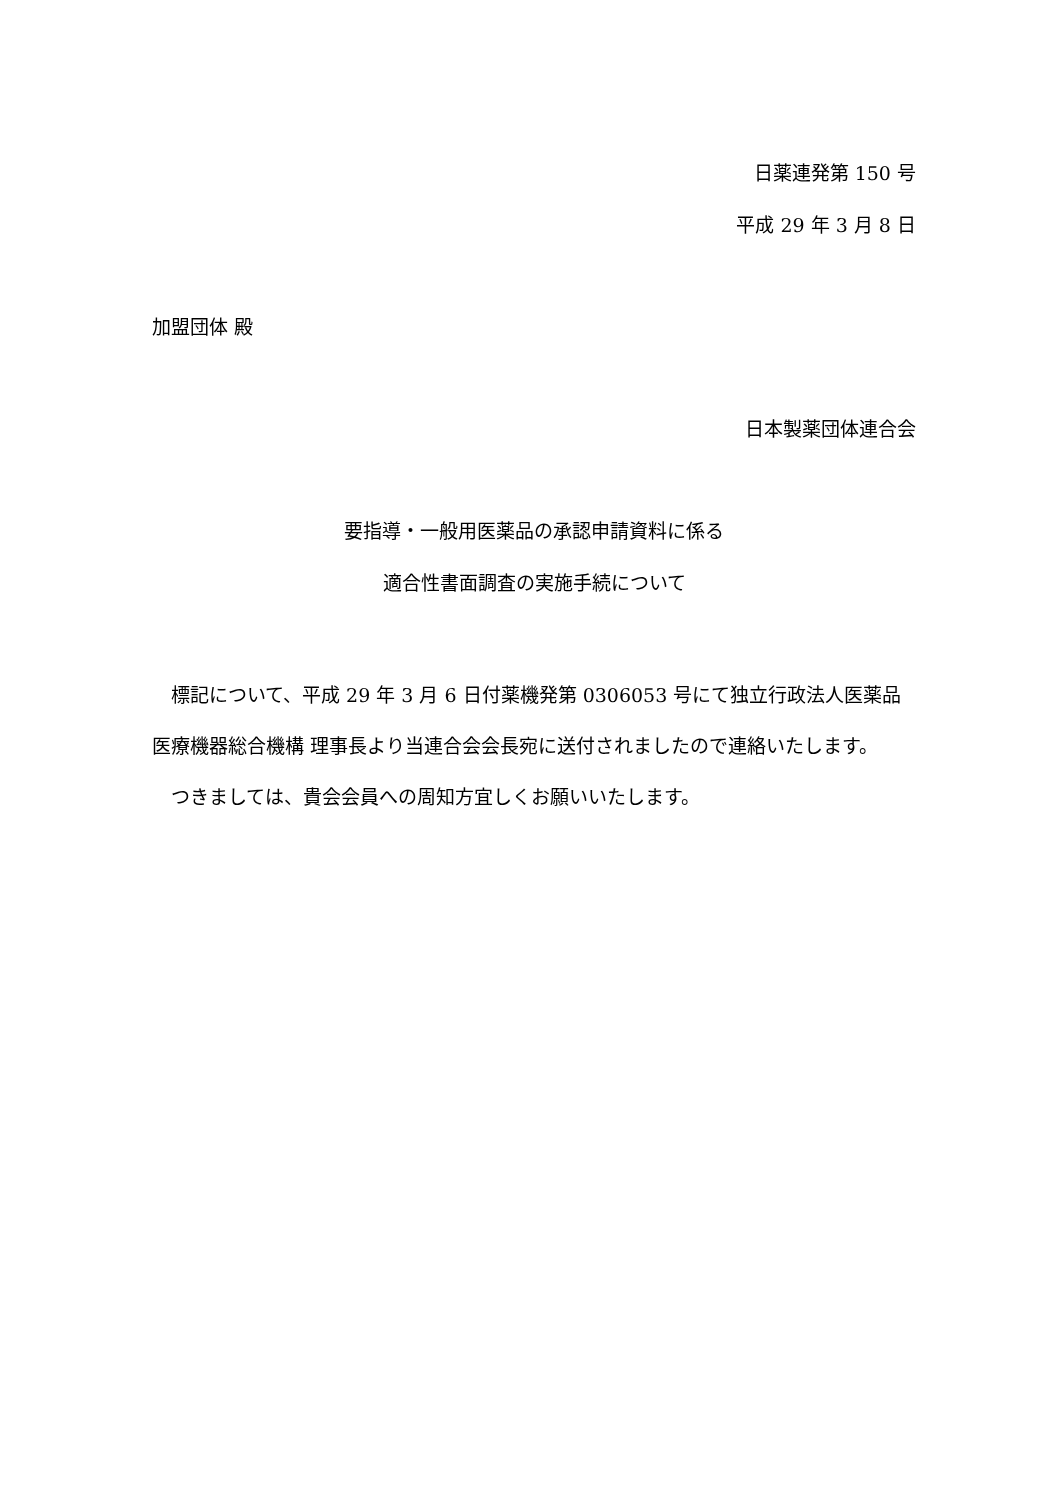日薬連発第 150 号
平成 29 年 3 月 8 日
加盟団体 殿
日本製薬団体連合会
要指導・一般用医薬品の承認申請資料に係る
適合性書面調査の実施手続について
標記について、平成 29 年 3 月 6 日付薬機発第 0306053 号にて独立行政法人医薬品医療機器総合機構 理事長より当連合会会長宛に送付されましたので連絡いたします。
つきましては、貴会会員への周知方宜しくお願いいたします。